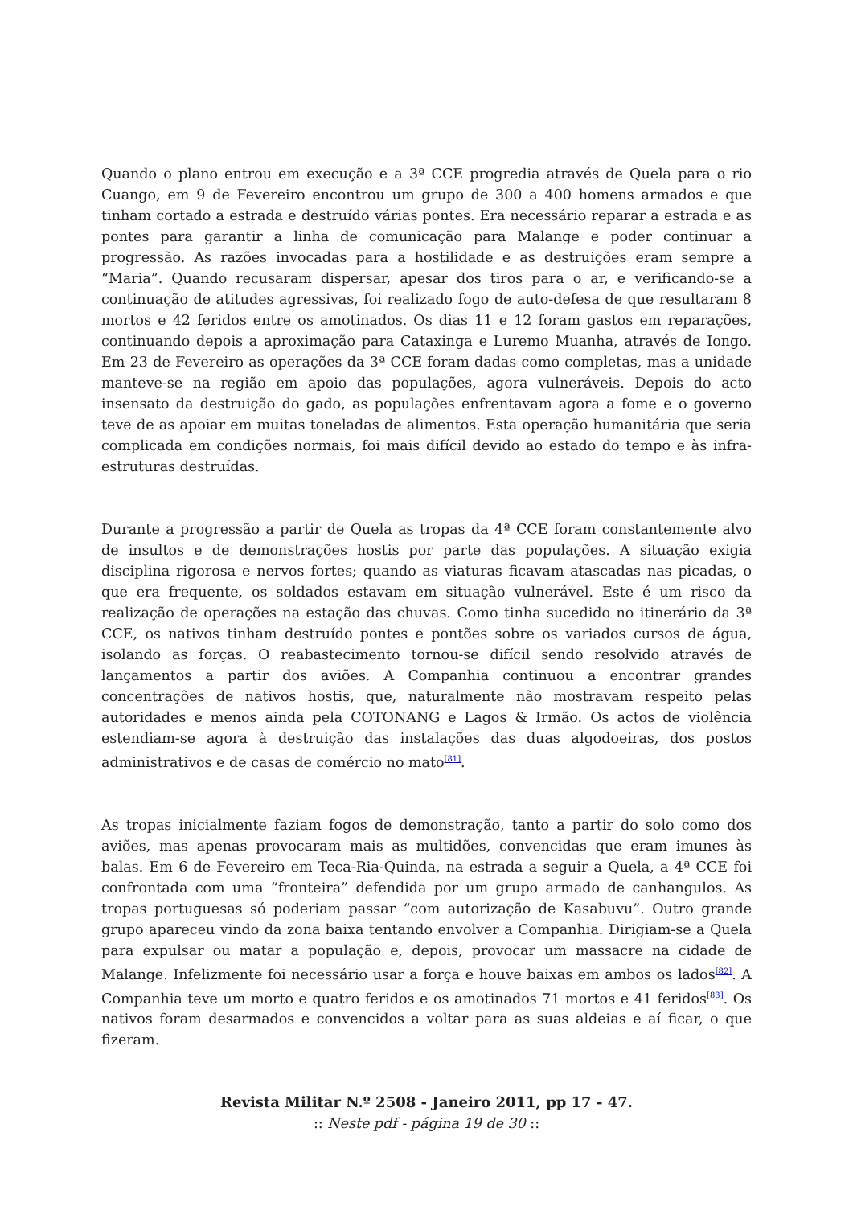Quando o plano entrou em execução e a 3ª CCE progredia através de Quela para o rio Cuango, em 9 de Fevereiro encontrou um grupo de 300 a 400 homens armados e que tinham cortado a estrada e destruído várias pontes. Era necessário reparar a estrada e as pontes para garantir a linha de comunicação para Malange e poder continuar a progressão. As razões invocadas para a hostilidade e as destruições eram sempre a “Maria”. Quando recusaram dispersar, apesar dos tiros para o ar, e verificando-se a continuação de atitudes agressivas, foi realizado fogo de auto-defesa de que resultaram 8 mortos e 42 feridos entre os amotinados. Os dias 11 e 12 foram gastos em reparações, continuando depois a aproximação para Cataxinga e Luremo Muanha, através de Iongo. Em 23 de Fevereiro as operações da 3ª CCE foram dadas como completas, mas a unidade manteve-se na região em apoio das populações, agora vulneráveis. Depois do acto insensato da destruição do gado, as populações enfrentavam agora a fome e o governo teve de as apoiar em muitas toneladas de alimentos. Esta operação humanitária que seria complicada em condições normais, foi mais difícil devido ao estado do tempo e às infra-estruturas destruídas.
Durante a progressão a partir de Quela as tropas da 4ª CCE foram constantemente alvo de insultos e de demonstrações hostis por parte das populações. A situação exigia disciplina rigorosa e nervos fortes; quando as viaturas ficavam atascadas nas picadas, o que era frequente, os soldados estavam em situação vulnerável. Este é um risco da realização de operações na estação das chuvas. Como tinha sucedido no itinerário da 3ª CCE, os nativos tinham destruído pontes e pontões sobre os variados cursos de água, isolando as forças. O reabastecimento tornou-se difícil sendo resolvido através de lançamentos a partir dos aviões. A Companhia continuou a encontrar grandes concentrações de nativos hostis, que, naturalmente não mostravam respeito pelas autoridades e menos ainda pela COTONANG e Lagos & Irmão. Os actos de violência estendiam-se agora à destruição das instalações das duas algodoeiras, dos postos administrativos e de casas de comércio no mato<sup>[81]</sup>.
As tropas inicialmente faziam fogos de demonstração, tanto a partir do solo como dos aviões, mas apenas provocaram mais as multidões, convencidas que eram imunes às balas. Em 6 de Fevereiro em Teca-Ria-Quinda, na estrada a seguir a Quela, a 4ª CCE foi confrontada com uma “fronteira” defendida por um grupo armado de canhangulos. As tropas portuguesas só poderiam passar “com autorização de Kasabuvu”. Outro grande grupo apareceu vindo da zona baixa tentando envolver a Companhia. Dirigiam-se a Quela para expulsar ou matar a população e, depois, provocar um massacre na cidade de Malange. Infelizmente foi necessário usar a força e houve baixas em ambos os lados<sup>[82]</sup>. A Companhia teve um morto e quatro feridos e os amotinados 71 mortos e 41 feridos<sup>[83]</sup>. Os nativos foram desarmados e convencidos a voltar para as suas aldeias e aí ficar, o que fizeram.
Revista Militar N.º 2508 - Janeiro 2011, pp 17 - 47.
:: Neste pdf - página 19 de 30 ::